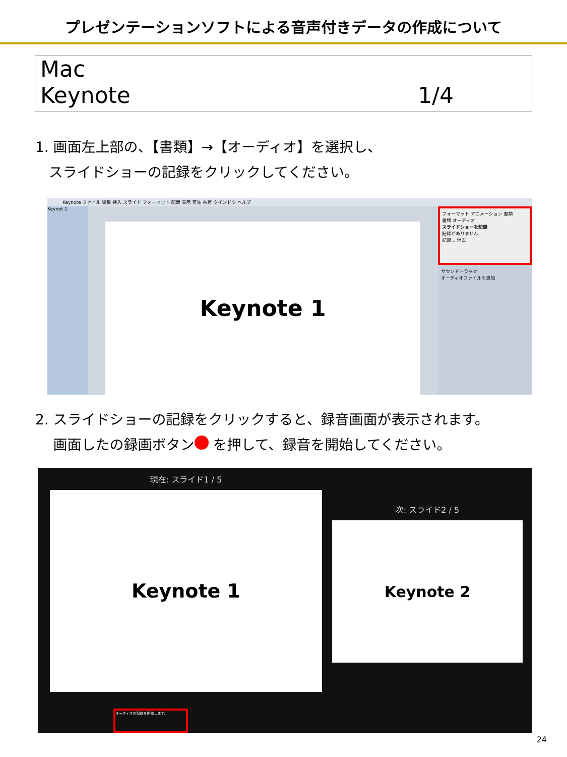プレゼンテーションソフトによる音声付きデータの作成について
Mac
Keynote 1/4
1. 画面左上部の、【書類】→【オーディオ】を選択し、
スライドショーの記録をクリックしてください。
Keynote ファイル 編集 挿入 スライド フォーマット 配置 表示 再生 共有 ウインドウ ヘルプ
Keynot 1
Keynote 1
フォーマット アニメーション 書類
書類 オーディオ
スライドショーを記録
記録がありません
記録... 消去
サウンドトラック
オーディオファイルを追加
2. スライドショーの記録をクリックすると、録音画面が表示されます。
画面したの録画ボタン を押して、録音を開始してください。
現在: スライド1 / 5
Keynote 1
次: スライド2 / 5
Keynote 2
オーディオの記録を開始します。
24